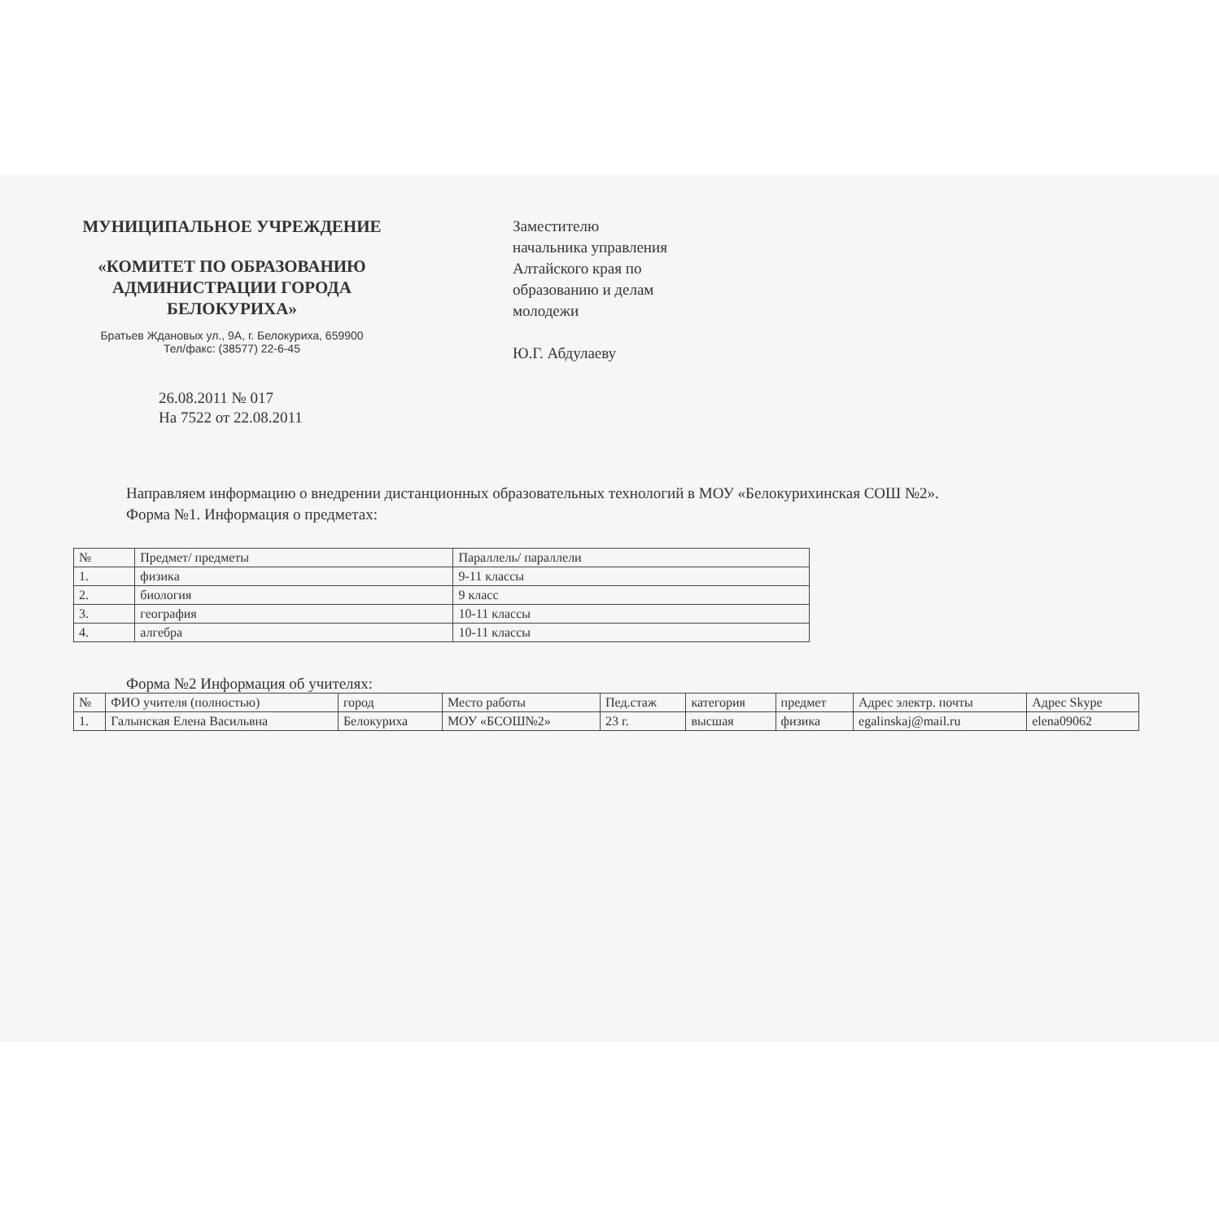МУНИЦИПАЛЬНОЕ УЧРЕЖДЕНИЕ
«КОМИТЕТ ПО ОБРАЗОВАНИЮ АДМИНИСТРАЦИИ ГОРОДА БЕЛОКУРИХА»
Братьев Ждановых ул., 9А, г. Белокуриха, 659900
Тел/факс: (38577) 22-6-45
Заместителю
начальника управления
Алтайского края по
образованию и делам
молодежи
Ю.Г. Абдулаеву
26.08.2011 № 017
На 7522 от 22.08.2011
Направляем информацию о внедрении дистанционных образовательных технологий в МОУ «Белокурихинская СОШ №2».
Форма №1. Информация о предметах:
| № | Предмет/ предметы | Параллель/ параллели |
| --- | --- | --- |
| 1. | физика | 9-11 классы |
| 2. | биология | 9 класс |
| 3. | география | 10-11 классы |
| 4. | алгебра | 10-11 классы |
Форма №2 Информация об учителях:
| № | ФИО учителя (полностью) | город | Место работы | Пед.стаж | категория | предмет | Адрес электр. почты | Адрес Skype |
| --- | --- | --- | --- | --- | --- | --- | --- | --- |
| 1. | Галынская Елена Васильвна | Белокуриха | МОУ «БСОШ№2» | 23 г. | высшая | физика | egalinskaj@mail.ru | elena09062 |